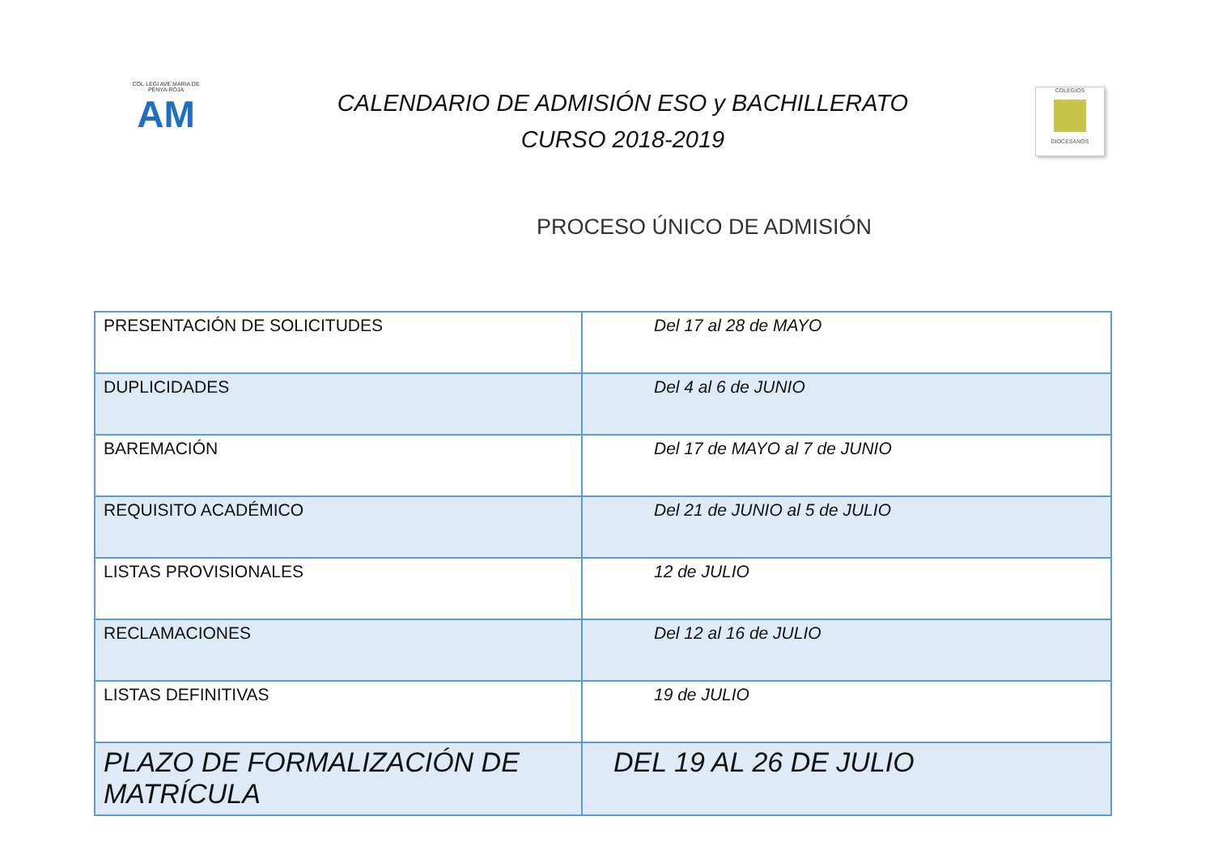COL·LEGI AVE MARIA DE PENYA-ROJA
AM
CALENDARIO DE ADMISIÓN ESO y BACHILLERATO
CURSO 2018-2019
COLEGIOS DIOCESANOS
PROCESO ÚNICO DE ADMISIÓN
| PRESENTACIÓN DE SOLICITUDES | Del 17 al 28 de MAYO |
| DUPLICIDADES | Del 4 al 6 de JUNIO |
| BAREMACIÓN | Del 17 de MAYO al 7 de JUNIO |
| REQUISITO ACADÉMICO | Del 21 de JUNIO al 5 de JULIO |
| LISTAS PROVISIONALES | 12 de JULIO |
| RECLAMACIONES | Del 12 al 16 de JULIO |
| LISTAS DEFINITIVAS | 19 de JULIO |
| PLAZO DE FORMALIZACIÓN DE MATRÍCULA | DEL 19 AL 26 DE JULIO |